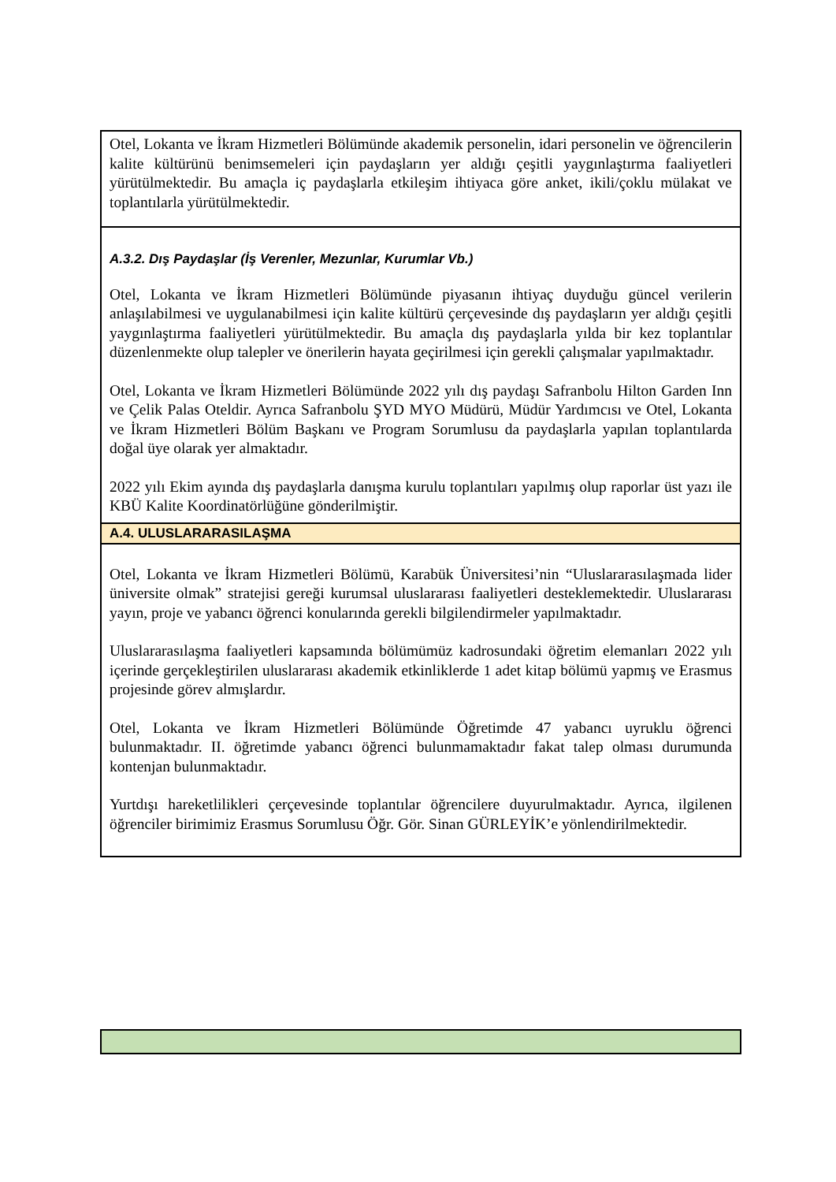| Otel, Lokanta ve İkram Hizmetleri Bölümünde akademik personelin, idari personelin ve öğrencilerin kalite kültürünü benimsemeleri için paydaşların yer aldığı çeşitli yaygınlaştırma faaliyetleri yürütülmektedir. Bu amaçla iç paydaşlarla etkileşim ihtiyaca göre anket, ikili/çoklu mülakat ve toplantılarla yürütülmektedir. |
| A.3.2. Dış Paydaşlar (İş Verenler, Mezunlar, Kurumlar Vb.) Otel, Lokanta ve İkram Hizmetleri Bölümünde piyasanın ihtiyaç duyduğu güncel verilerin anlaşılabilmesi ve uygulanabilmesi için kalite kültürü çerçevesinde dış paydaşların yer aldığı çeşitli yaygınlaştırma faaliyetleri yürütülmektedir. Bu amaçla dış paydaşlarla yılda bir kez toplantılar düzenlenmekte olup talepler ve önerilerin hayata geçirilmesi için gerekli çalışmalar yapılmaktadır. Otel, Lokanta ve İkram Hizmetleri Bölümünde 2022 yılı dış paydaşı Safranbolu Hilton Garden Inn ve Çelik Palas Oteldir. Ayrıca Safranbolu ŞYD MYO Müdürü, Müdür Yardımcısı ve Otel, Lokanta ve İkram Hizmetleri Bölüm Başkanı ve Program Sorumlusu da paydaşlarla yapılan toplantılarda doğal üye olarak yer almaktadır. 2022 yılı Ekim ayında dış paydaşlarla danışma kurulu toplantıları yapılmış olup raporlar üst yazı ile KBÜ Kalite Koordinatörlüğüne gönderilmiştir. |
| A.4. ULUSLARARASILAŞMA |
| Otel, Lokanta ve İkram Hizmetleri Bölümü, Karabük Üniversitesi’nin “Uluslararasılaşmada lider üniversite olmak” stratejisi gereği kurumsal uluslararası faaliyetleri desteklemektedir. Uluslararası yayın, proje ve yabancı öğrenci konularında gerekli bilgilendirmeler yapılmaktadır. Uluslararasılaşma faaliyetleri kapsamında bölümümüz kadrosundaki öğretim elemanları 2022 yılı içerinde gerçekleştirilen uluslararası akademik etkinliklerde 1 adet kitap bölümü yapmış ve Erasmus projesinde görev almışlardır. Otel, Lokanta ve İkram Hizmetleri Bölümünde Öğretimde 47 yabancı uyruklu öğrenci bulunmaktadır. II. öğretimde yabancı öğrenci bulunmamaktadır fakat talep olması durumunda kontenjan bulunmaktadır. Yurtdışı hareketlilikleri çerçevesinde toplantılar öğrencilere duyurulmaktadır. Ayrıca, ilgilenen öğrenciler birimimiz Erasmus Sorumlusu Öğr. Gör. Sinan GÜRLEYİK’e yönlendirilmektedir. |